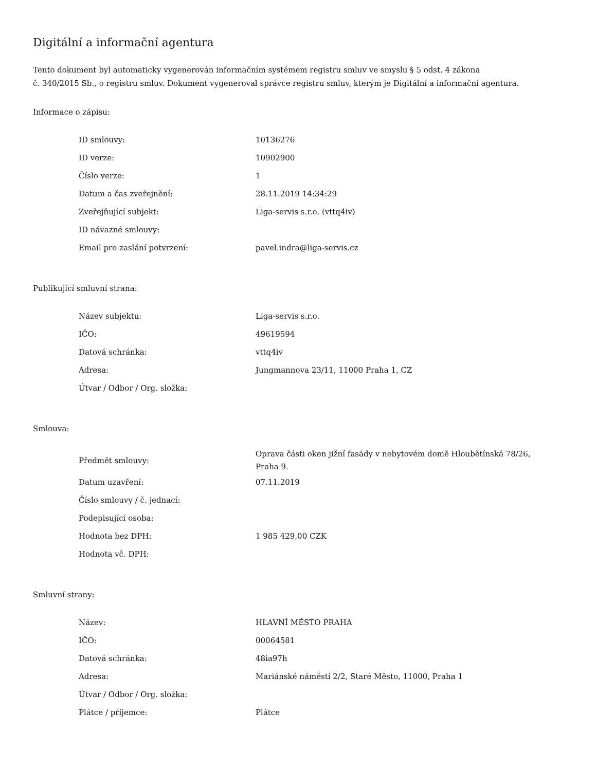Digitální a informační agentura
Tento dokument byl automaticky vygenerován informačním systémem registru smluv ve smyslu § 5 odst. 4 zákona
č. 340/2015 Sb., o registru smluv. Dokument vygeneroval správce registru smluv, kterým je Digitální a informační agentura.
Informace o zápisu:
| ID smlouvy: | 10136276 |
| ID verze: | 10902900 |
| Číslo verze: | 1 |
| Datum a čas zveřejnění: | 28.11.2019 14:34:29 |
| Zveřejňující subjekt: | Liga-servis s.r.o. (vttq4iv) |
| ID návazné smlouvy: | |
| Email pro zaslání potvrzení: | pavel.indra@liga-servis.cz |
Publikující smluvní strana:
| Název subjektu: | Liga-servis s.r.o. |
| IČO: | 49619594 |
| Datová schránka: | vttq4iv |
| Adresa: | Jungmannova 23/11, 11000 Praha 1, CZ |
| Útvar / Odbor / Org. složka: | |
Smlouva:
| Předmět smlouvy: | Oprava části oken jižní fasády v nebytovém domě Hloubětínská 78/26, Praha 9. |
| Datum uzavření: | 07.11.2019 |
| Číslo smlouvy / č. jednací: | |
| Podepisující osoba: | |
| Hodnota bez DPH: | 1 985 429,00 CZK |
| Hodnota vč. DPH: | |
Smluvní strany:
| Název: | HLAVNÍ MĚSTO PRAHA |
| IČO: | 00064581 |
| Datová schránka: | 48ia97h |
| Adresa: | Mariánské náměstí 2/2, Staré Město, 11000, Praha 1 |
| Útvar / Odbor / Org. složka: | |
| Plátce / příjemce: | Plátce |